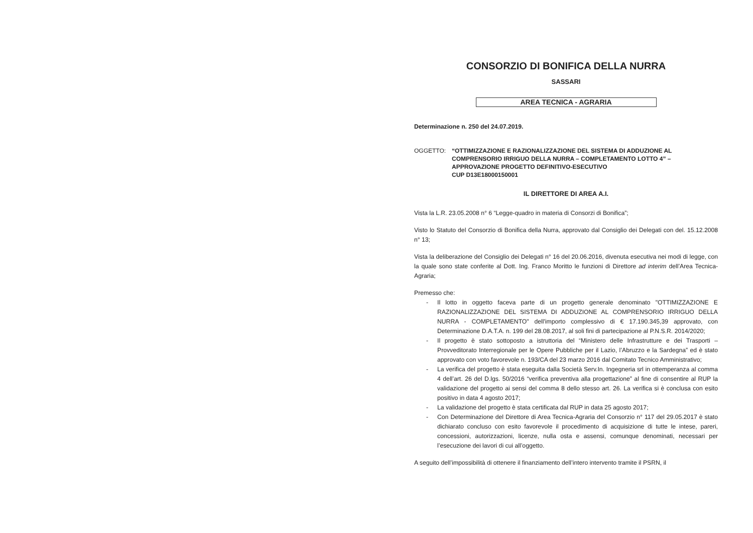CONSORZIO DI BONIFICA DELLA NURRA
SASSARI
AREA TECNICA - AGRARIA
Determinazione n. 250 del 24.07.2019.
OGGETTO: “OTTIMIZZAZIONE E RAZIONALIZZAZIONE DEL SISTEMA DI ADDUZIONE AL COMPRENSORIO IRRIGUO DELLA NURRA – COMPLETAMENTO LOTTO 4” – APPROVAZIONE PROGETTO DEFINITIVO-ESECUTIVO
CUP D13E18000150001
IL DIRETTORE DI AREA A.I.
Vista la L.R. 23.05.2008 n° 6 “Legge-quadro in materia di Consorzi di Bonifica”;
Visto lo Statuto del Consorzio di Bonifica della Nurra, approvato dal Consiglio dei Delegati con del. 15.12.2008 n° 13;
Vista la deliberazione del Consiglio dei Delegati n° 16 del 20.06.2016, divenuta esecutiva nei modi di legge, con la quale sono state conferite al Dott. Ing. Franco Moritto le funzioni di Direttore ad interim dell’Area Tecnica-Agraria;
Premesso che:
- Il lotto in oggetto faceva parte di un progetto generale denominato "OTTIMIZZAZIONE E RAZIONALIZZAZIONE DEL SISTEMA DI ADDUZIONE AL COMPRENSORIO IRRIGUO DELLA NURRA - COMPLETAMENTO" dell'importo complessivo di € 17.190.345,39 approvato, con Determinazione D.A.T.A. n. 199 del 28.08.2017, al soli fini di partecipazione al P.N.S.R. 2014/2020;
- Il progetto è stato sottoposto a istruttoria del “Ministero delle Infrastrutture e dei Trasporti – Provveditorato Interregionale per le Opere Pubbliche per il Lazio, l’Abruzzo e la Sardegna” ed è stato approvato con voto favorevole n. 193/CA del 23 marzo 2016 dal Comitato Tecnico Amministrativo;
- La verifica del progetto è stata eseguita dalla Società Serv.In. Ingegneria srl in ottemperanza al comma 4 dell’art. 26 del D.lgs. 50/2016 “verifica preventiva alla progettazione” al fine di consentire al RUP la validazione del progetto ai sensi del comma 8 dello stesso art. 26. La verifica si è conclusa con esito positivo in data 4 agosto 2017;
- La validazione del progetto è stata certificata dal RUP in data 25 agosto 2017;
- Con Determinazione del Direttore di Area Tecnica-Agraria del Consorzio n° 117 del 29.05.2017 è stato dichiarato concluso con esito favorevole il procedimento di acquisizione di tutte le intese, pareri, concessioni, autorizzazioni, licenze, nulla osta e assensi, comunque denominati, necessari per l’esecuzione dei lavori di cui all’oggetto.
A seguito dell’impossibilità di ottenere il finanziamento dell’intero intervento tramite il PSRN, il